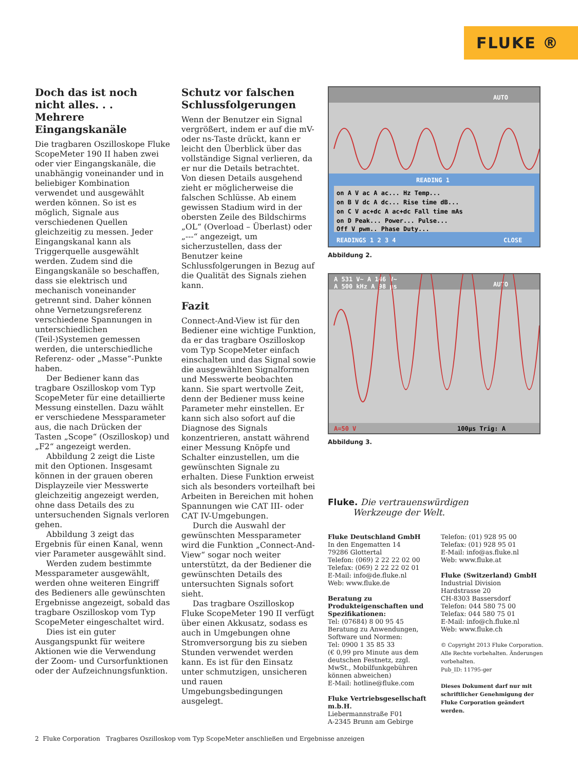FLUKE ®
Doch das ist noch nicht alles. . .
Mehrere Eingangskanäle
Die tragbaren Oszilloskope Fluke ScopeMeter 190 II haben zwei oder vier Eingangskanäle, die unabhängig voneinander und in beliebiger Kombination verwendet und ausgewählt werden können. So ist es möglich, Signale aus verschiedenen Quellen gleichzeitig zu messen. Jeder Eingangskanal kann als Triggerquelle ausgewählt werden. Zudem sind die Eingangskanäle so beschaffen, dass sie elektrisch und mechanisch voneinander getrennt sind. Daher können ohne Vernetzungsreferenz verschiedene Spannungen in unterschiedlichen (Teil-)Systemen gemessen werden, die unterschiedliche Referenz- oder „Masse“-Punkte haben.
Der Bediener kann das tragbare Oszilloskop vom Typ ScopeMeter für eine detaillierte Messung einstellen. Dazu wählt er verschiedene Messparameter aus, die nach Drücken der Tasten „Scope“ (Oszilloskop) und „F2“ angezeigt werden.
Abbildung 2 zeigt die Liste mit den Optionen. Insgesamt können in der grauen oberen Displayzeile vier Messwerte gleichzeitig angezeigt werden, ohne dass Details des zu untersuchenden Signals verloren gehen.
Abbildung 3 zeigt das Ergebnis für einen Kanal, wenn vier Parameter ausgewählt sind.
Werden zudem bestimmte Messparameter ausgewählt, werden ohne weiteren Eingriff des Bedieners alle gewünschten Ergebnisse angezeigt, sobald das tragbare Oszilloskop vom Typ ScopeMeter eingeschaltet wird.
Dies ist ein guter Ausgangspunkt für weitere Aktionen wie die Verwendung der Zoom- und Cursorfunktionen oder der Aufzeichnungsfunktion.
Schutz vor falschen Schlussfolgerungen
Wenn der Benutzer ein Signal vergrößert, indem er auf die mV- oder ns-Taste drückt, kann er leicht den Überblick über das vollständige Signal verlieren, da er nur die Details betrachtet. Von diesen Details ausgehend zieht er möglicherweise die falschen Schlüsse. Ab einem gewissen Stadium wird in der obersten Zeile des Bildschirms „OL“ (Overload – Überlast) oder „---“ angezeigt, um sicherzustellen, dass der Benutzer keine Schlussfolgerungen in Bezug auf die Qualität des Signals ziehen kann.
Fazit
Connect-And-View ist für den Bediener eine wichtige Funktion, da er das tragbare Oszilloskop vom Typ ScopeMeter einfach einschalten und das Signal sowie die ausgewählten Signalformen und Messwerte beobachten kann. Sie spart wertvolle Zeit, denn der Bediener muss keine Parameter mehr einstellen. Er kann sich also sofort auf die Diagnose des Signals konzentrieren, anstatt während einer Messung Knöpfe und Schalter einzustellen, um die gewünschten Signale zu erhalten. Diese Funktion erweist sich als besonders vorteilhaft bei Arbeiten in Bereichen mit hohen Spannungen wie CAT III- oder CAT IV-Umgebungen.
Durch die Auswahl der gewünschten Messparameter wird die Funktion „Connect-And-View“ sogar noch weiter unterstützt, da der Bediener die gewünschten Details des untersuchten Signals sofort sieht.
Das tragbare Oszilloskop Fluke ScopeMeter 190 II verfügt über einen Akkusatz, sodass es auch in Umgebungen ohne Stromversorgung bis zu sieben Stunden verwendet werden kann. Es ist für den Einsatz unter schmutzigen, unsicheren und rauen Umgebungsbedingungen ausgelegt.
AUTO
READING 1
on A V ac A ac... Hz Temp...
on B V dc A dc... Rise time dB...
on C V ac+dc A ac+dc Fall time mAs
on D Peak... Power... Pulse...
Off V pwm.. Phase Duty...
READINGS 1 2 3 4
CLOSE
Abbildung 2.
A 531 V~ A 146 V~
A 500 kHz A 98 µs
AUTO
A=50 V
100µs Trig: A
Abbildung 3.
Fluke. Die vertrauenswürdigen
Werkzeuge der Welt.
Fluke Deutschland GmbH
In den Engematten 14
79286 Glottertal
Telefon: (069) 2 22 22 02 00
Telefax: (069) 2 22 22 02 01
E-Mail: info@de.fluke.nl
Web: www.fluke.de
Beratung zu Produkteigenschaften und Spezifikationen:
Tel: (07684) 8 00 95 45
Beratung zu Anwendungen, Software und Normen:
Tel: 0900 1 35 85 33
(€ 0,99 pro Minute aus dem deutschen Festnetz, zzgl. MwSt., Mobilfunkgebühren können abweichen)
E-Mail: hotline@fluke.com
Fluke Vertriebsgesellschaft m.b.H.
Liebermannstraße F01
A-2345 Brunn am Gebirge
Telefon: (01) 928 95 00
Telefax: (01) 928 95 01
E-Mail: info@as.fluke.nl
Web: www.fluke.at
Fluke (Switzerland) GmbH
Industrial Division
Hardstrasse 20
CH-8303 Bassersdorf
Telefon: 044 580 75 00
Telefax: 044 580 75 01
E-Mail: info@ch.fluke.nl
Web: www.fluke.ch
© Copyright 2013 Fluke Corporation. Alle Rechte vorbehalten. Änderungen vorbehalten.
Pub_ID: 11795-ger
Dieses Dokument darf nur mit schriftlicher Genehmigung der Fluke Corporation geändert werden.
2 Fluke Corporation Tragbares Oszilloskop vom Typ ScopeMeter anschließen und Ergebnisse anzeigen